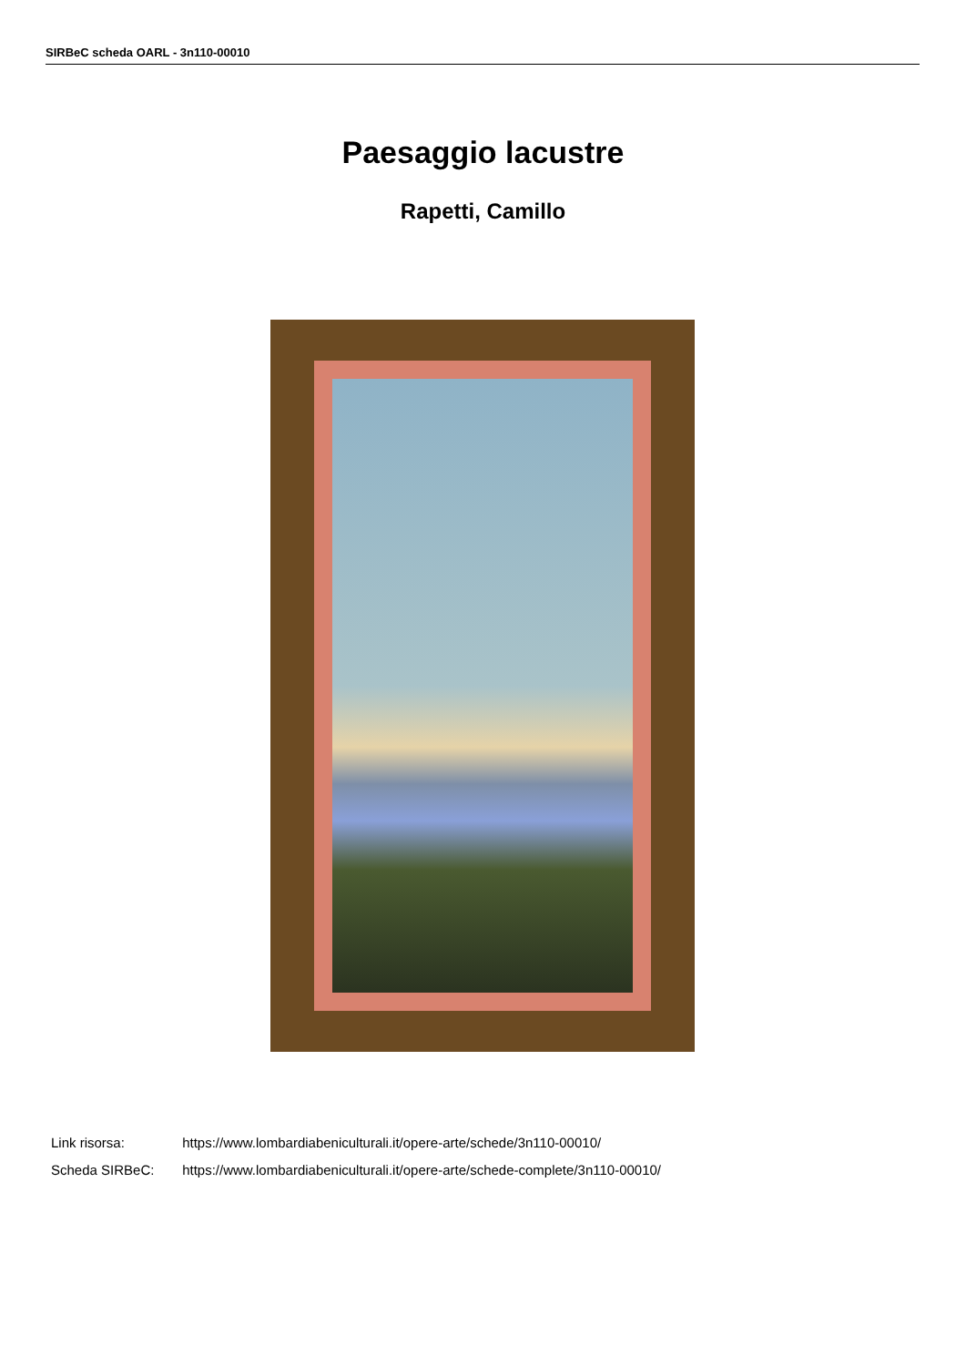SIRBeC scheda OARL - 3n110-00010
Paesaggio lacustre
Rapetti, Camillo
Link risorsa: https://www.lombardiabeniculturali.it/opere-arte/schede/3n110-00010/
Scheda SIRBeC: https://www.lombardiabeniculturali.it/opere-arte/schede-complete/3n110-00010/